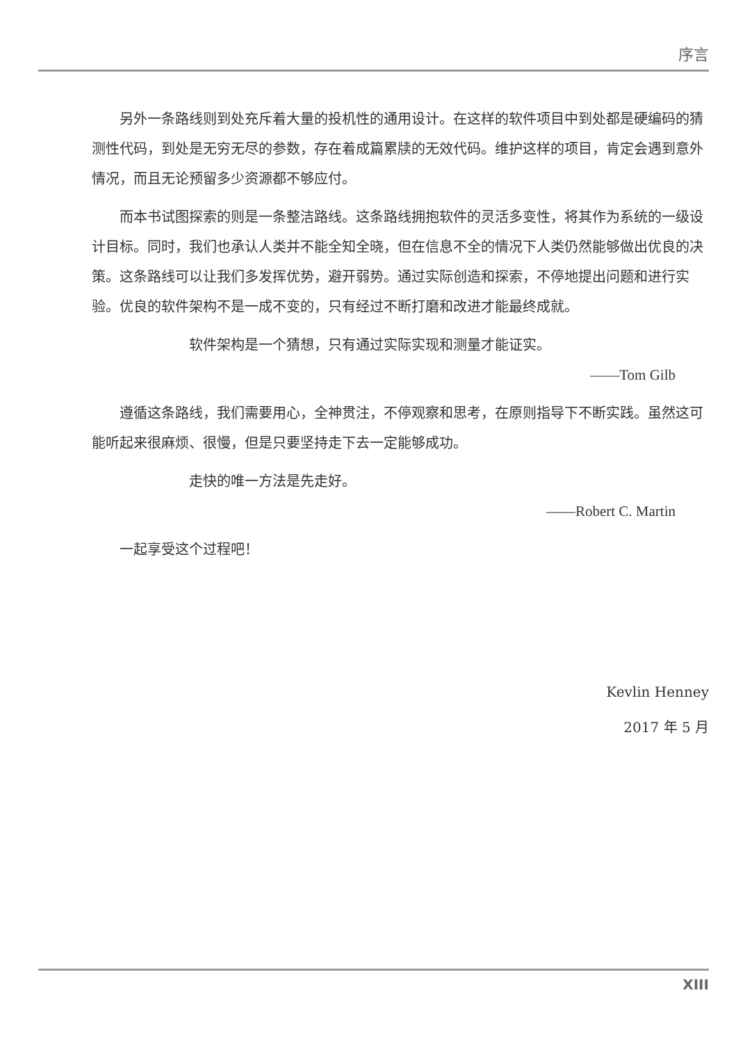序言
另外一条路线则到处充斥着大量的投机性的通用设计。在这样的软件项目中到处都是硬编码的猜测性代码，到处是无穷无尽的参数，存在着成篇累牍的无效代码。维护这样的项目，肯定会遇到意外情况，而且无论预留多少资源都不够应付。
而本书试图探索的则是一条整洁路线。这条路线拥抱软件的灵活多变性，将其作为系统的一级设计目标。同时，我们也承认人类并不能全知全晓，但在信息不全的情况下人类仍然能够做出优良的决策。这条路线可以让我们多发挥优势，避开弱势。通过实际创造和探索，不停地提出问题和进行实验。优良的软件架构不是一成不变的，只有经过不断打磨和改进才能最终成就。
软件架构是一个猜想，只有通过实际实现和测量才能证实。
——Tom Gilb
遵循这条路线，我们需要用心，全神贯注，不停观察和思考，在原则指导下不断实践。虽然这可能听起来很麻烦、很慢，但是只要坚持走下去一定能够成功。
走快的唯一方法是先走好。
——Robert C. Martin
一起享受这个过程吧！
Kevlin Henney
2017 年 5 月
XIII